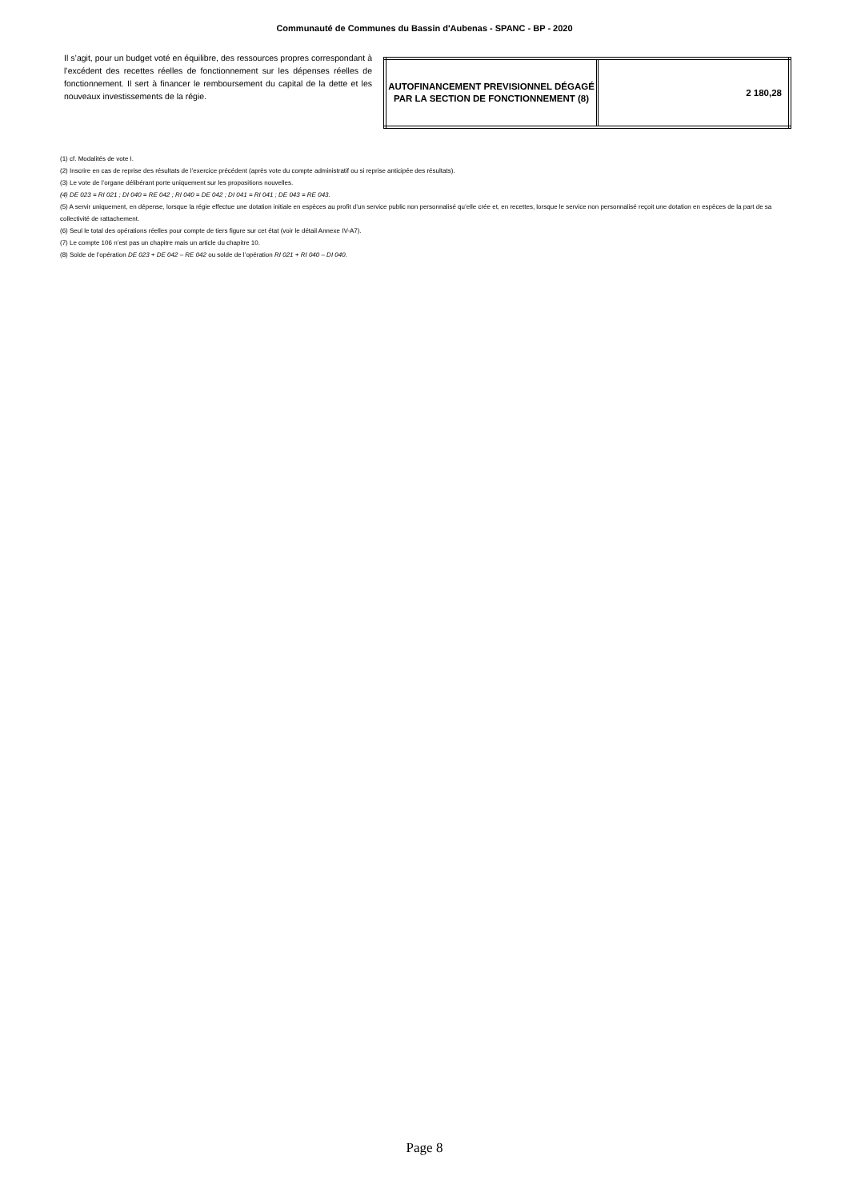Communauté de Communes du Bassin d'Aubenas - SPANC - BP - 2020
Il s’agit, pour un budget voté en équilibre, des ressources propres correspondant à l’excédent des recettes réelles de fonctionnement sur les dépenses réelles de fonctionnement. Il sert à financer le remboursement du capital de la dette et les nouveaux investissements de la régie.
| AUTOFINANCEMENT PREVISIONNEL DÉGAGÉ PAR LA SECTION DE FONCTIONNEMENT (8) | 2 180,28 |
(1) cf. Modalités de vote I.
(2) Inscrire en cas de reprise des résultats de l’exercice précédent (après vote du compte administratif ou si reprise anticipée des résultats).
(3) Le vote de l’organe délibérant porte uniquement sur les propositions nouvelles.
(4) DE 023 = RI 021 ; DI 040 = RE 042 ; RI 040 = DE 042 ; DI 041 = RI 041 ; DE 043 = RE 043.
(5) A servir uniquement, en dépense, lorsque la régie effectue une dotation initiale en espèces au profit d’un service public non personnalisé qu’elle crée et, en recettes, lorsque le service non personnalisé reçoit une dotation en espèces de la part de sa collectivité de rattachement.
(6) Seul le total des opérations réelles pour compte de tiers figure sur cet état (voir le détail Annexe IV-A7).
(7) Le compte 106 n’est pas un chapitre mais un article du chapitre 10.
(8) Solde de l’opération DE 023 + DE 042 – RE 042 ou solde de l’opération RI 021 + RI 040 – DI 040.
Page 8